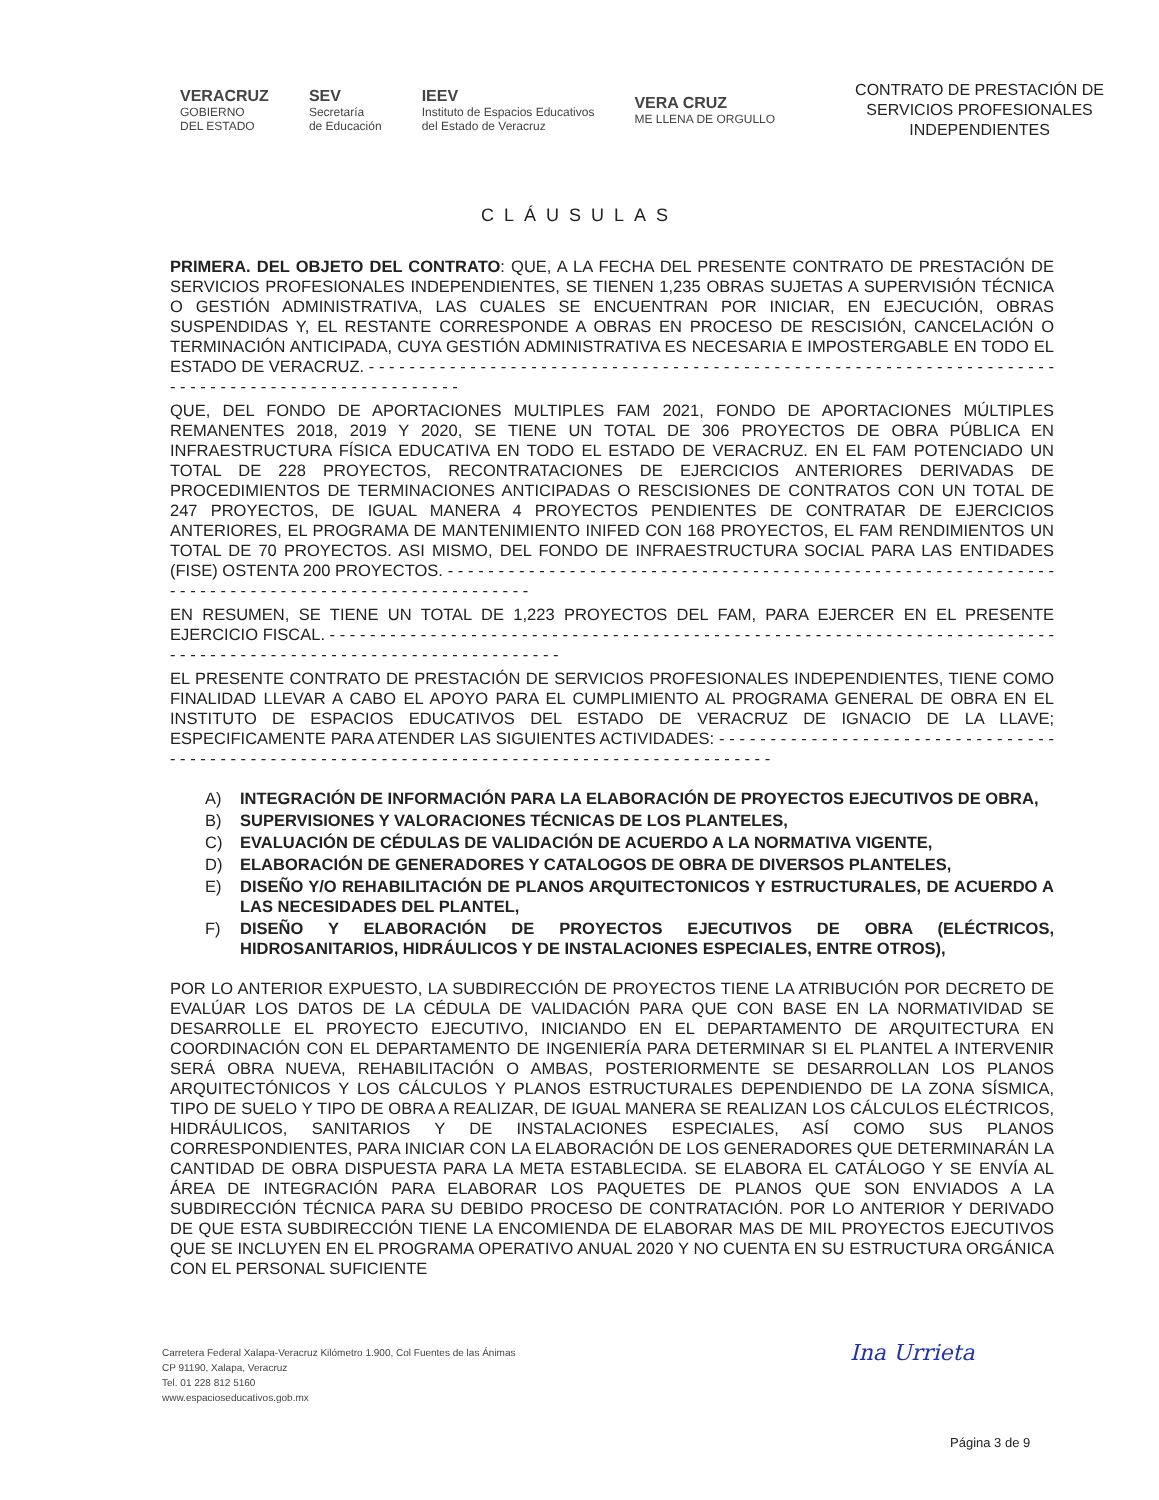VERACRUZ
GOBIERNO
DEL ESTADO
SEV
Secretaría
de Educación
IEEV
Instituto de Espacios Educativos
del Estado de Veracruz
VERA CRUZ
ME LLENA DE ORGULLO
CONTRATO DE PRESTACIÓN DE
SERVICIOS PROFESIONALES
INDEPENDIENTES
CLÁUSULAS
PRIMERA. DEL OBJETO DEL CONTRATO: QUE, A LA FECHA DEL PRESENTE CONTRATO DE PRESTACIÓN DE SERVICIOS PROFESIONALES INDEPENDIENTES, SE TIENEN 1,235 OBRAS SUJETAS A SUPERVISIÓN TÉCNICA O GESTIÓN ADMINISTRATIVA, LAS CUALES SE ENCUENTRAN POR INICIAR, EN EJECUCIÓN, OBRAS SUSPENDIDAS Y, EL RESTANTE CORRESPONDE A OBRAS EN PROCESO DE RESCISIÓN, CANCELACIÓN O TERMINACIÓN ANTICIPADA, CUYA GESTIÓN ADMINISTRATIVA ES NECESARIA E IMPOSTERGABLE EN TODO EL ESTADO DE VERACRUZ. - - - - - - - - - - - - - - - - - - - - - - - - - - - - - - - - - - - - - - - - - - - - - - - - - - - - - - - - - - - - - - - - - - - - - - - - - - - - - - - - - - - - - - - - - - - - - - - - -
QUE, DEL FONDO DE APORTACIONES MULTIPLES FAM 2021, FONDO DE APORTACIONES MÚLTIPLES REMANENTES 2018, 2019 Y 2020, SE TIENE UN TOTAL DE 306 PROYECTOS DE OBRA PÚBLICA EN INFRAESTRUCTURA FÍSICA EDUCATIVA EN TODO EL ESTADO DE VERACRUZ. EN EL FAM POTENCIADO UN TOTAL DE 228 PROYECTOS, RECONTRATACIONES DE EJERCICIOS ANTERIORES DERIVADAS DE PROCEDIMIENTOS DE TERMINACIONES ANTICIPADAS O RESCISIONES DE CONTRATOS CON UN TOTAL DE 247 PROYECTOS, DE IGUAL MANERA 4 PROYECTOS PENDIENTES DE CONTRATAR DE EJERCICIOS ANTERIORES, EL PROGRAMA DE MANTENIMIENTO INIFED CON 168 PROYECTOS, EL FAM RENDIMIENTOS UN TOTAL DE 70 PROYECTOS. ASI MISMO, DEL FONDO DE INFRAESTRUCTURA SOCIAL PARA LAS ENTIDADES (FISE) OSTENTA 200 PROYECTOS. - - - - - - - - - - - - - - - - - - - - - - - - - - - - - - - - - - - - - - - - - - - - - - - - - - - - - - - - - - - - - - - - - - - - - - - - - - - - - - - - - - - - - - - - - - - - - - - -
EN RESUMEN, SE TIENE UN TOTAL DE 1,223 PROYECTOS DEL FAM, PARA EJERCER EN EL PRESENTE EJERCICIO FISCAL. - - - - - - - - - - - - - - - - - - - - - - - - - - - - - - - - - - - - - - - - - - - - - - - - - - - - - - - - - - - - - - - - - - - - - - - - - - - - - - - - - - - - - - - - - - - - - - - - - - - - - - - - - - - - - - -
EL PRESENTE CONTRATO DE PRESTACIÓN DE SERVICIOS PROFESIONALES INDEPENDIENTES, TIENE COMO FINALIDAD LLEVAR A CABO EL APOYO PARA EL CUMPLIMIENTO AL PROGRAMA GENERAL DE OBRA EN EL INSTITUTO DE ESPACIOS EDUCATIVOS DEL ESTADO DE VERACRUZ DE IGNACIO DE LA LLAVE; ESPECIFICAMENTE PARA ATENDER LAS SIGUIENTES ACTIVIDADES: - - - - - - - - - - - - - - - - - - - - - - - - - - - - - - - - - - - - - - - - - - - - - - - - - - - - - - - - - - - - - - - - - - - - - - - - - - - - - - - - - - - - - - - - - - - - -
A) INTEGRACIÓN DE INFORMACIÓN PARA LA ELABORACIÓN DE PROYECTOS EJECUTIVOS DE OBRA,
B) SUPERVISIONES Y VALORACIONES TÉCNICAS DE LOS PLANTELES,
C) EVALUACIÓN DE CÉDULAS DE VALIDACIÓN DE ACUERDO A LA NORMATIVA VIGENTE,
D) ELABORACIÓN DE GENERADORES Y CATALOGOS DE OBRA DE DIVERSOS PLANTELES,
E) DISEÑO Y/O REHABILITACIÓN DE PLANOS ARQUITECTONICOS Y ESTRUCTURALES, DE ACUERDO A LAS NECESIDADES DEL PLANTEL,
F) DISEÑO Y ELABORACIÓN DE PROYECTOS EJECUTIVOS DE OBRA (ELÉCTRICOS, HIDROSANITARIOS, HIDRÁULICOS Y DE INSTALACIONES ESPECIALES, ENTRE OTROS),
POR LO ANTERIOR EXPUESTO, LA SUBDIRECCIÓN DE PROYECTOS TIENE LA ATRIBUCIÓN POR DECRETO DE EVALÚAR LOS DATOS DE LA CÉDULA DE VALIDACIÓN PARA QUE CON BASE EN LA NORMATIVIDAD SE DESARROLLE EL PROYECTO EJECUTIVO, INICIANDO EN EL DEPARTAMENTO DE ARQUITECTURA EN COORDINACIÓN CON EL DEPARTAMENTO DE INGENIERÍA PARA DETERMINAR SI EL PLANTEL A INTERVENIR SERÁ OBRA NUEVA, REHABILITACIÓN O AMBAS, POSTERIORMENTE SE DESARROLLAN LOS PLANOS ARQUITECTÓNICOS Y LOS CÁLCULOS Y PLANOS ESTRUCTURALES DEPENDIENDO DE LA ZONA SÍSMICA, TIPO DE SUELO Y TIPO DE OBRA A REALIZAR, DE IGUAL MANERA SE REALIZAN LOS CÁLCULOS ELÉCTRICOS, HIDRÁULICOS, SANITARIOS Y DE INSTALACIONES ESPECIALES, ASÍ COMO SUS PLANOS CORRESPONDIENTES, PARA INICIAR CON LA ELABORACIÓN DE LOS GENERADORES QUE DETERMINARÁN LA CANTIDAD DE OBRA DISPUESTA PARA LA META ESTABLECIDA. SE ELABORA EL CATÁLOGO Y SE ENVÍA AL ÁREA DE INTEGRACIÓN PARA ELABORAR LOS PAQUETES DE PLANOS QUE SON ENVIADOS A LA SUBDIRECCIÓN TÉCNICA PARA SU DEBIDO PROCESO DE CONTRATACIÓN. POR LO ANTERIOR Y DERIVADO DE QUE ESTA SUBDIRECCIÓN TIENE LA ENCOMIENDA DE ELABORAR MAS DE MIL PROYECTOS EJECUTIVOS QUE SE INCLUYEN EN EL PROGRAMA OPERATIVO ANUAL 2020 Y NO CUENTA EN SU ESTRUCTURA ORGÁNICA CON EL PERSONAL SUFICIENTE
Carretera Federal Xalapa-Veracruz Kilómetro 1.900, Col Fuentes de las Ánimas
CP 91190, Xalapa, Veracruz
Tel. 01 228 812 5160
www.espacioseducativos.gob.mx
Ina Urrieta
Página 3 de 9